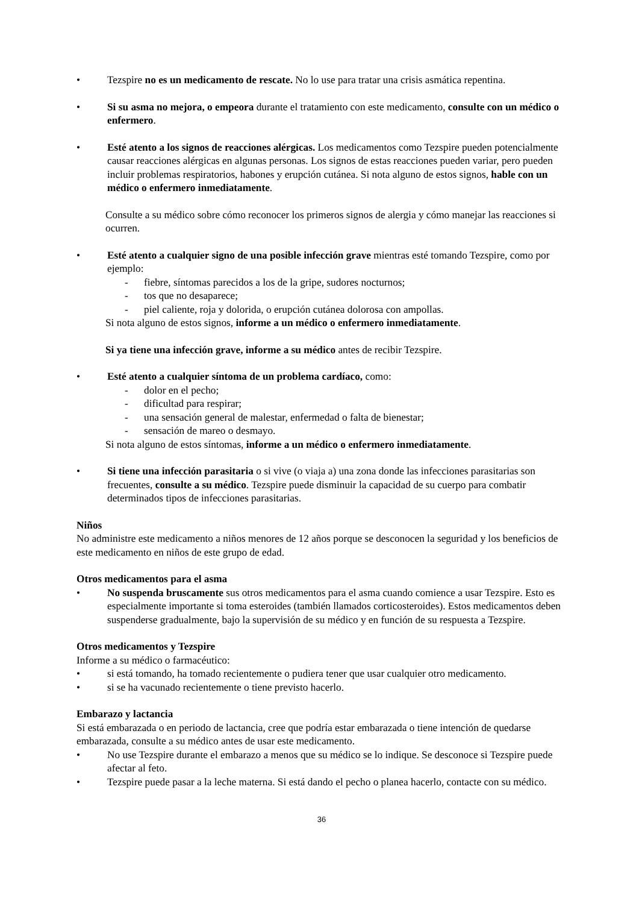• Tezspire no es un medicamento de rescate. No lo use para tratar una crisis asmática repentina.
• Si su asma no mejora, o empeora durante el tratamiento con este medicamento, consulte con un médico o enfermero.
• Esté atento a los signos de reacciones alérgicas. Los medicamentos como Tezspire pueden potencialmente causar reacciones alérgicas en algunas personas. Los signos de estas reacciones pueden variar, pero pueden incluir problemas respiratorios, habones y erupción cutánea. Si nota alguno de estos signos, hable con un médico o enfermero inmediatamente.
Consulte a su médico sobre cómo reconocer los primeros signos de alergia y cómo manejar las reacciones si ocurren.
• Esté atento a cualquier signo de una posible infección grave mientras esté tomando Tezspire, como por ejemplo:
- fiebre, síntomas parecidos a los de la gripe, sudores nocturnos;
- tos que no desaparece;
- piel caliente, roja y dolorida, o erupción cutánea dolorosa con ampollas.
Si nota alguno de estos signos, informe a un médico o enfermero inmediatamente.
Si ya tiene una infección grave, informe a su médico antes de recibir Tezspire.
• Esté atento a cualquier síntoma de un problema cardíaco, como:
- dolor en el pecho;
- dificultad para respirar;
- una sensación general de malestar, enfermedad o falta de bienestar;
- sensación de mareo o desmayo.
Si nota alguno de estos síntomas, informe a un médico o enfermero inmediatamente.
• Si tiene una infección parasitaria o si vive (o viaja a) una zona donde las infecciones parasitarias son frecuentes, consulte a su médico. Tezspire puede disminuir la capacidad de su cuerpo para combatir determinados tipos de infecciones parasitarias.
Niños
No administre este medicamento a niños menores de 12 años porque se desconocen la seguridad y los beneficios de este medicamento en niños de este grupo de edad.
Otros medicamentos para el asma
• No suspenda bruscamente sus otros medicamentos para el asma cuando comience a usar Tezspire. Esto es especialmente importante si toma esteroides (también llamados corticosteroides). Estos medicamentos deben suspenderse gradualmente, bajo la supervisión de su médico y en función de su respuesta a Tezspire.
Otros medicamentos y Tezspire
Informe a su médico o farmacéutico:
• si está tomando, ha tomado recientemente o pudiera tener que usar cualquier otro medicamento.
• si se ha vacunado recientemente o tiene previsto hacerlo.
Embarazo y lactancia
Si está embarazada o en periodo de lactancia, cree que podría estar embarazada o tiene intención de quedarse embarazada, consulte a su médico antes de usar este medicamento.
• No use Tezspire durante el embarazo a menos que su médico se lo indique. Se desconoce si Tezspire puede afectar al feto.
• Tezspire puede pasar a la leche materna. Si está dando el pecho o planea hacerlo, contacte con su médico.
36